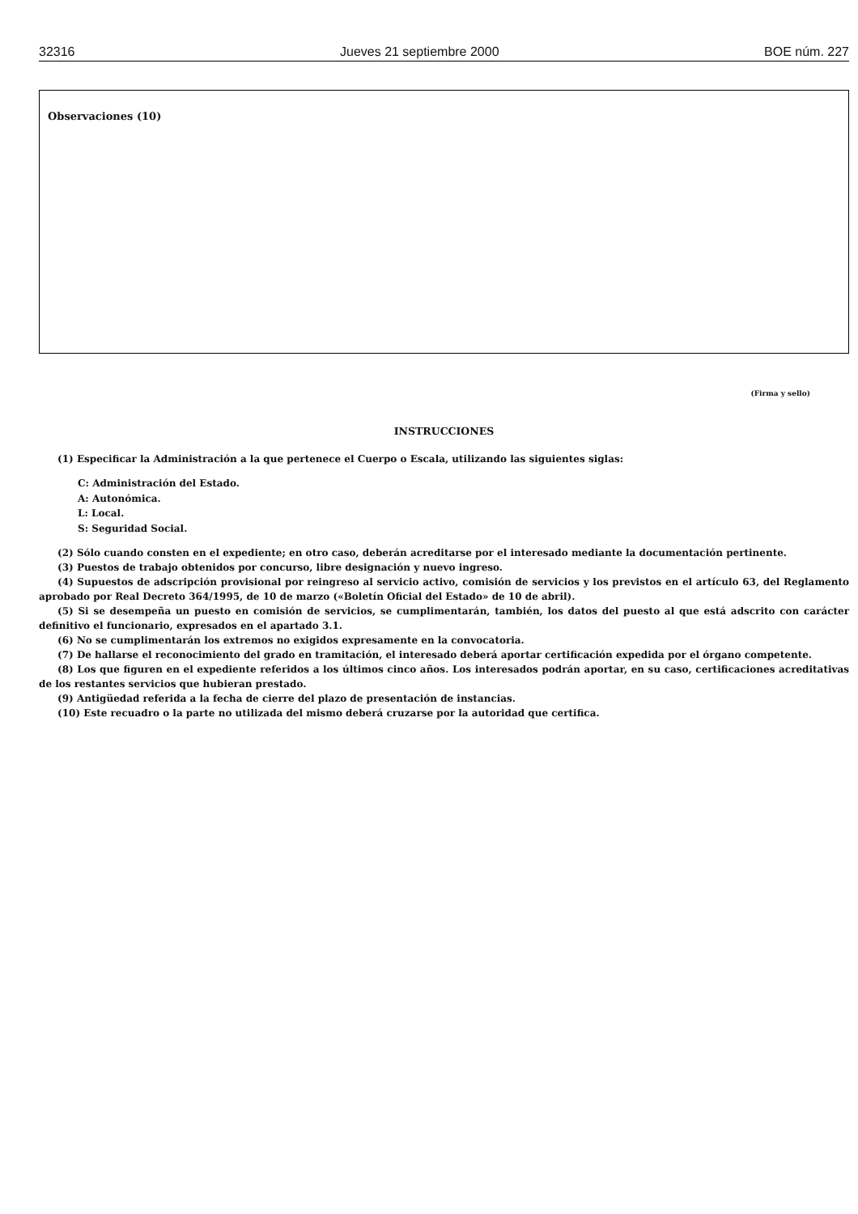32316 Jueves 21 septiembre 2000 BOE núm. 227
Observaciones (10)
(Firma y sello)
INSTRUCCIONES
(1) Especificar la Administración a la que pertenece el Cuerpo o Escala, utilizando las siguientes siglas:
C: Administración del Estado.
A: Autonómica.
L: Local.
S: Seguridad Social.
(2) Sólo cuando consten en el expediente; en otro caso, deberán acreditarse por el interesado mediante la documentación pertinente.
(3) Puestos de trabajo obtenidos por concurso, libre designación y nuevo ingreso.
(4) Supuestos de adscripción provisional por reingreso al servicio activo, comisión de servicios y los previstos en el artículo 63, del Reglamento aprobado por Real Decreto 364/1995, de 10 de marzo («Boletín Oficial del Estado» de 10 de abril).
(5) Si se desempeña un puesto en comisión de servicios, se cumplimentarán, también, los datos del puesto al que está adscrito con carácter definitivo el funcionario, expresados en el apartado 3.1.
(6) No se cumplimentarán los extremos no exigidos expresamente en la convocatoria.
(7) De hallarse el reconocimiento del grado en tramitación, el interesado deberá aportar certificación expedida por el órgano competente.
(8) Los que figuren en el expediente referidos a los últimos cinco años. Los interesados podrán aportar, en su caso, certificaciones acreditativas de los restantes servicios que hubieran prestado.
(9) Antigüedad referida a la fecha de cierre del plazo de presentación de instancias.
(10) Este recuadro o la parte no utilizada del mismo deberá cruzarse por la autoridad que certifica.